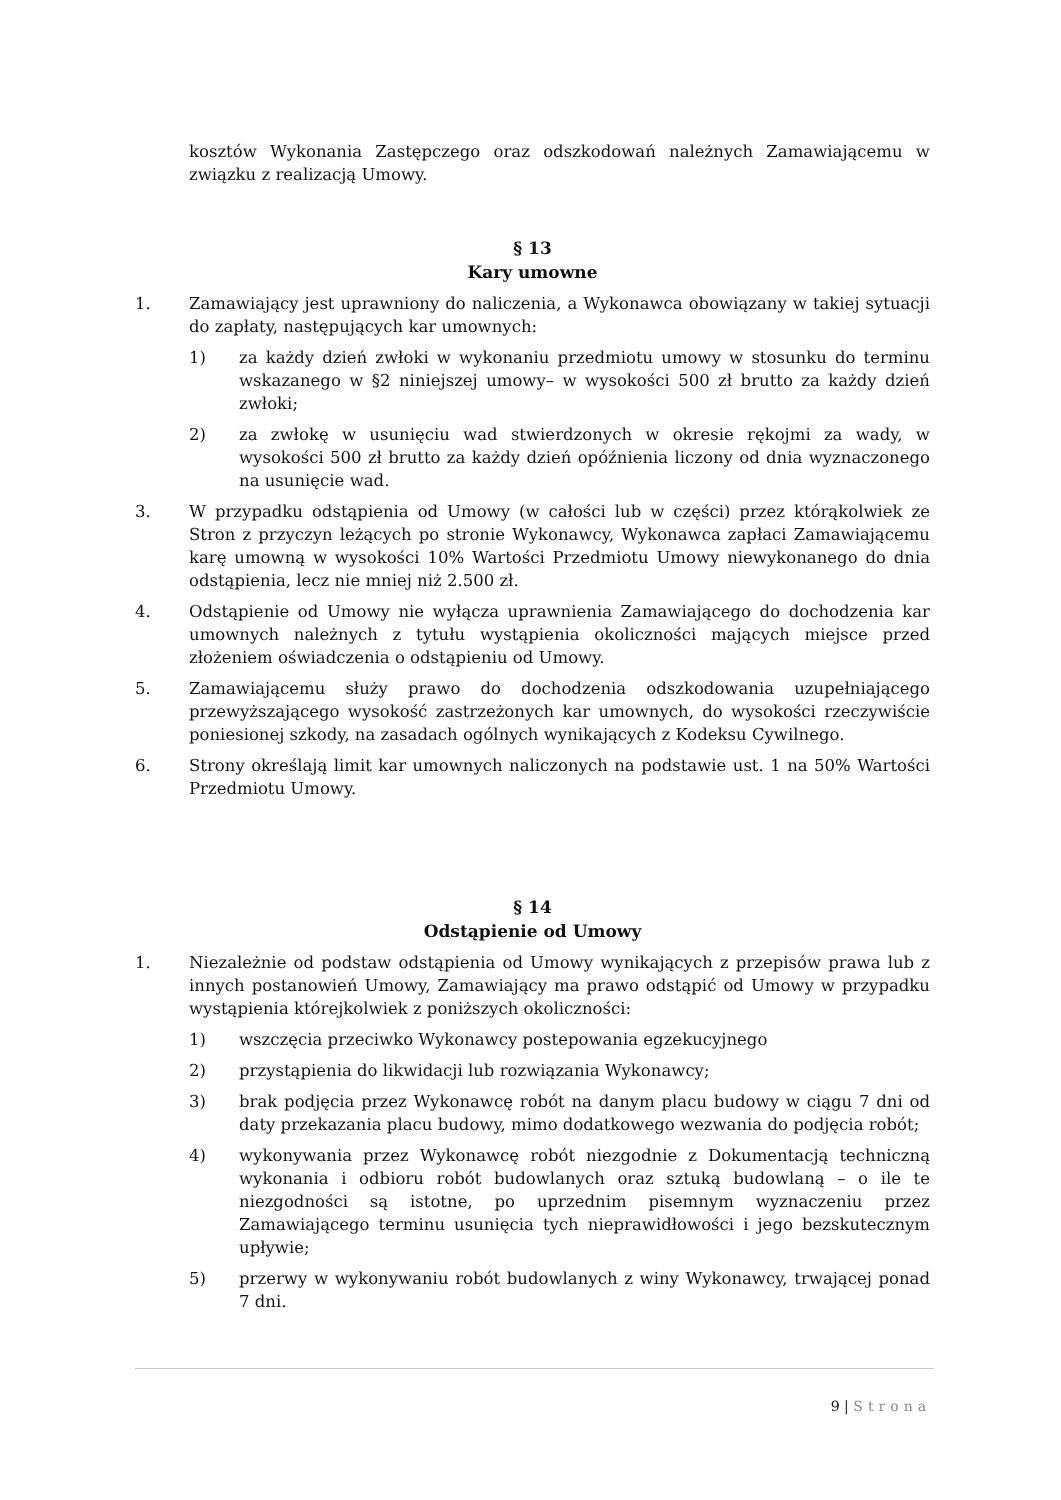kosztów Wykonania Zastępczego oraz odszkodowań należnych Zamawiającemu w związku z realizacją Umowy.
§ 13
Kary umowne
1. Zamawiający jest uprawniony do naliczenia, a Wykonawca obowiązany w takiej sytuacji do zapłaty, następujących kar umownych:
1) za każdy dzień zwłoki w wykonaniu przedmiotu umowy w stosunku do terminu wskazanego w §2 niniejszej umowy– w wysokości 500 zł brutto za każdy dzień zwłoki;
2) za zwłokę w usunięciu wad stwierdzonych w okresie rękojmi za wady, w wysokości 500 zł brutto za każdy dzień opóźnienia liczony od dnia wyznaczonego na usunięcie wad.
3. W przypadku odstąpienia od Umowy (w całości lub w części) przez którąkolwiek ze Stron z przyczyn leżących po stronie Wykonawcy, Wykonawca zapłaci Zamawiającemu karę umowną w wysokości 10% Wartości Przedmiotu Umowy niewykonanego do dnia odstąpienia, lecz nie mniej niż 2.500 zł.
4. Odstąpienie od Umowy nie wyłącza uprawnienia Zamawiającego do dochodzenia kar umownych należnych z tytułu wystąpienia okoliczności mających miejsce przed złożeniem oświadczenia o odstąpieniu od Umowy.
5. Zamawiającemu służy prawo do dochodzenia odszkodowania uzupełniającego przewyższającego wysokość zastrzeżonych kar umownych, do wysokości rzeczywiście poniesionej szkody, na zasadach ogólnych wynikających z Kodeksu Cywilnego.
6. Strony określają limit kar umownych naliczonych na podstawie ust. 1 na 50% Wartości Przedmiotu Umowy.
§ 14
Odstąpienie od Umowy
1. Niezależnie od podstaw odstąpienia od Umowy wynikających z przepisów prawa lub z innych postanowień Umowy, Zamawiający ma prawo odstąpić od Umowy w przypadku wystąpienia którejkolwiek z poniższych okoliczności:
1) wszczęcia przeciwko Wykonawcy postepowania egzekucyjnego
2) przystąpienia do likwidacji lub rozwiązania Wykonawcy;
3) brak podjęcia przez Wykonawcę robót na danym placu budowy w ciągu 7 dni od daty przekazania placu budowy, mimo dodatkowego wezwania do podjęcia robót;
4) wykonywania przez Wykonawcę robót niezgodnie z Dokumentacją techniczną wykonania i odbioru robót budowlanych oraz sztuką budowlaną – o ile te niezgodności są istotne, po uprzednim pisemnym wyznaczeniu przez Zamawiającego terminu usunięcia tych nieprawidłowości i jego bezskutecznym upływie;
5) przerwy w wykonywaniu robót budowlanych z winy Wykonawcy, trwającej ponad 7 dni.
9 | Strona